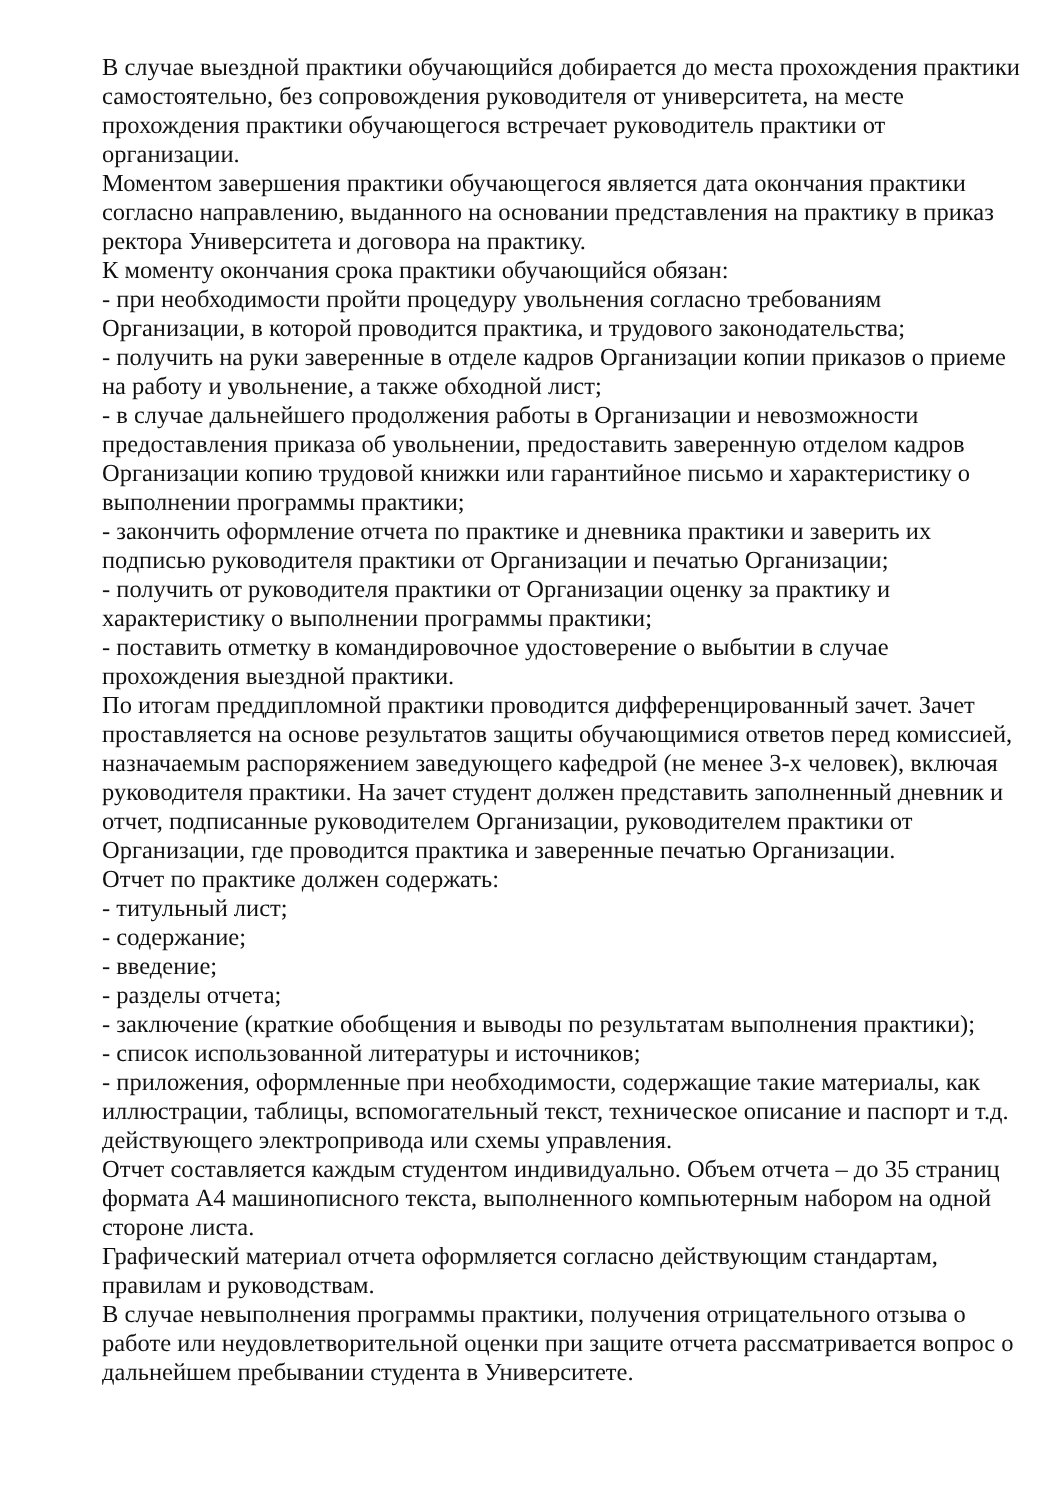В случае выездной практики обучающийся добирается до места прохождения практики самостоятельно, без сопровождения руководителя от университета, на месте прохождения практики обучающегося встречает руководитель практики от организации.
Моментом завершения практики обучающегося является дата окончания практики согласно направлению, выданного на основании представления на практику в приказ ректора Университета и договора на практику.
К моменту окончания срока практики обучающийся обязан:
- при необходимости пройти процедуру увольнения согласно требованиям Организации, в которой проводится практика, и трудового законодательства;
- получить на руки заверенные в отделе кадров Организации копии приказов о приеме на работу и увольнение, а также обходной лист;
- в случае дальнейшего продолжения работы в Организации и невозможности предоставления приказа об увольнении, предоставить заверенную отделом кадров Организации копию трудовой книжки или гарантийное письмо и характеристику о выполнении программы практики;
- закончить оформление отчета по практике и дневника практики и заверить их подписью руководителя практики от Организации и печатью Организации;
- получить от руководителя практики от Организации оценку за практику и характеристику о выполнении программы практики;
- поставить отметку в командировочное удостоверение о выбытии в случае прохождения выездной практики.
По итогам преддипломной практики проводится дифференцированный зачет. Зачет проставляется на основе результатов защиты обучающимися ответов перед комиссией, назначаемым распоряжением заведующего кафедрой (не менее 3-х человек), включая руководителя практики. На зачет студент должен представить заполненный дневник и отчет, подписанные руководителем Организации, руководителем практики от Организации, где проводится практика и заверенные печатью Организации.
Отчет по практике должен содержать:
- титульный лист;
- содержание;
- введение;
- разделы отчета;
- заключение (краткие обобщения и выводы по результатам выполнения практики);
- список использованной литературы и источников;
- приложения, оформленные при необходимости, содержащие такие материалы, как иллюстрации, таблицы, вспомогательный текст, техническое описание и паспорт и т.д. действующего электропривода или схемы управления.
Отчет составляется каждым студентом индивидуально. Объем отчета – до 35 страниц формата А4 машинописного текста, выполненного компьютерным набором на одной стороне листа.
Графический материал отчета оформляется согласно действующим стандартам, правилам и руководствам.
В случае невыполнения программы практики, получения отрицательного отзыва о работе или неудовлетворительной оценки при защите отчета рассматривается вопрос о дальнейшем пребывании студента в Университете.